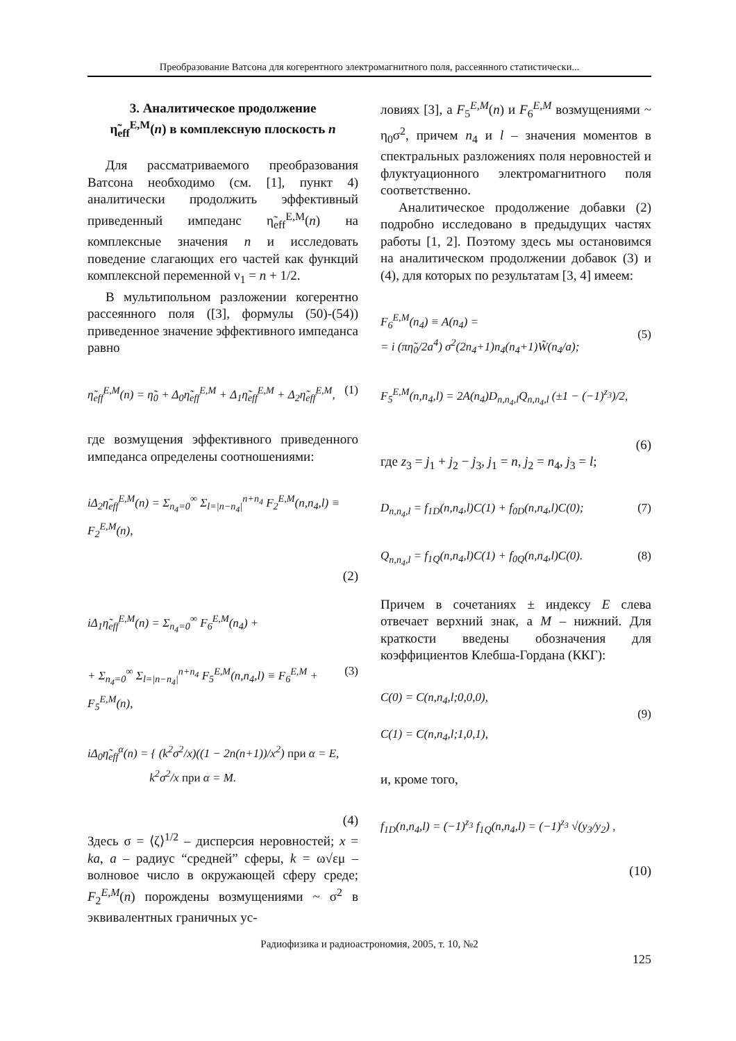Преобразование Ватсона для когерентного электромагнитного поля, рассеянного статистически...
3. Аналитическое продолжение
η̃<sub>eff</sub><sup>E,M</sup>(n) в комплексную плоскость n
Для рассматриваемого преобразования Ватсона необходимо (см. [1], пункт 4) аналитически продолжить эффективный приведенный импеданс η̃<sub>eff</sub><sup>E,M</sup>(n) на комплексные значения n и исследовать поведение слагающих его частей как функций комплексной переменной ν<sub>1</sub> = n + 1/2.
В мультипольном разложении когерентно рассеянного поля ([3], формулы (50)-(54)) приведенное значение эффективного импеданса равно
η̃<sub>eff</sub><sup>E,M</sup>(n) = η̃<sub>0</sub> + Δ<sub>0</sub>η̃<sub>eff</sub><sup>E,M</sup> + Δ<sub>1</sub>η̃<sub>eff</sub><sup>E,M</sup> + Δ<sub>2</sub>η̃<sub>eff</sub><sup>E,M</sup>, (1)
где возмущения эффективного приведенного импеданса определены соотношениями:
iΔ<sub>2</sub>η̃<sub>eff</sub><sup>E,M</sup>(n) = Σ<sub>n<sub>4</sub>=0</sub><sup>∞</sup> Σ<sub>l=|n−n<sub>4</sub>|</sub><sup>n+n<sub>4</sub></sup> F<sub>2</sub><sup>E,M</sup>(n,n<sub>4</sub>,l) ≡ F<sub>2</sub><sup>E,M</sup>(n),
(2)
iΔ<sub>1</sub>η̃<sub>eff</sub><sup>E,M</sup>(n) = Σ<sub>n<sub>4</sub>=0</sub><sup>∞</sup> F<sub>6</sub><sup>E,M</sup>(n<sub>4</sub>) +
+ Σ<sub>n<sub>4</sub>=0</sub><sup>∞</sup> Σ<sub>l=|n−n<sub>4</sub>|</sub><sup>n+n<sub>4</sub></sup> F<sub>5</sub><sup>E,M</sup>(n,n<sub>4</sub>,l) ≡ F<sub>6</sub><sup>E,M</sup> + F<sub>5</sub><sup>E,M</sup>(n), (3)
iΔ<sub>0</sub>η̃<sub>eff</sub><sup>α</sup>(n) = { (k<sup>2</sup>σ<sup>2</sup>/x)((1 − 2n(n+1))/x<sup>2</sup>) при α = E,
k<sup>2</sup>σ<sup>2</sup>/x при α = M.
(4)
Здесь σ = ⟨ζ⟩<sup>1/2</sup> – дисперсия неровностей; x = ka, a – радиус “средней” сферы, k = ω√εμ – волновое число в окружающей сферу среде; F<sub>2</sub><sup>E,M</sup>(n) порождены возмущениями ~ σ<sup>2</sup> в эквивалентных граничных ус-
ловиях [3], а F<sub>5</sub><sup>E,M</sup>(n) и F<sub>6</sub><sup>E,M</sup> возмущениями ~ η<sub>0</sub>σ<sup>2</sup>, причем n<sub>4</sub> и l – значения моментов в спектральных разложениях поля неровностей и флуктуационного электромагнитного поля соответственно.
Аналитическое продолжение добавки (2) подробно исследовано в предыдущих частях работы [1, 2]. Поэтому здесь мы остановимся на аналитическом продолжении добавок (3) и (4), для которых по результатам [3, 4] имеем:
F<sub>6</sub><sup>E,M</sup>(n<sub>4</sub>) ≡ A(n<sub>4</sub>) =
= i (πη̃<sub>0</sub>/2a<sup>4</sup>) σ<sup>2</sup>(2n<sub>4</sub>+1)n<sub>4</sub>(n<sub>4</sub>+1)W̃(n<sub>4</sub>/a);
(5)
F<sub>5</sub><sup>E,M</sup>(n,n<sub>4</sub>,l) = 2A(n<sub>4</sub>)D<sub>n,n<sub>4</sub>,l</sub>Q<sub>n,n<sub>4</sub>,l</sub> (±1 − (−1)<sup>z<sub>3</sub></sup>)/2,
(6)
где z<sub>3</sub> = j<sub>1</sub> + j<sub>2</sub> − j<sub>3</sub>, j<sub>1</sub> = n, j<sub>2</sub> = n<sub>4</sub>, j<sub>3</sub> = l;
D<sub>n,n<sub>4</sub>,l</sub> = f<sub>1D</sub>(n,n<sub>4</sub>,l)C(1) + f<sub>0D</sub>(n,n<sub>4</sub>,l)C(0); (7)
Q<sub>n,n<sub>4</sub>,l</sub> = f<sub>1Q</sub>(n,n<sub>4</sub>,l)C(1) + f<sub>0Q</sub>(n,n<sub>4</sub>,l)C(0). (8)
Причем в сочетаниях ± индексу E слева отвечает верхний знак, а M – нижний. Для краткости введены обозначения для коэффициентов Клебша-Гордана (ККГ):
C(0) = C(n,n<sub>4</sub>,l;0,0,0),
C(1) = C(n,n<sub>4</sub>,l;1,0,1),
(9)
и, кроме того,
f<sub>1D</sub>(n,n<sub>4</sub>,l) = (−1)<sup>z<sub>3</sub></sup> f<sub>1Q</sub>(n,n<sub>4</sub>,l) = (−1)<sup>z<sub>3</sub></sup> √(y<sub>3</sub>/y<sub>2</sub>) ,
(10)
Радиофизика и радиоастрономия, 2005, т. 10, №2
125